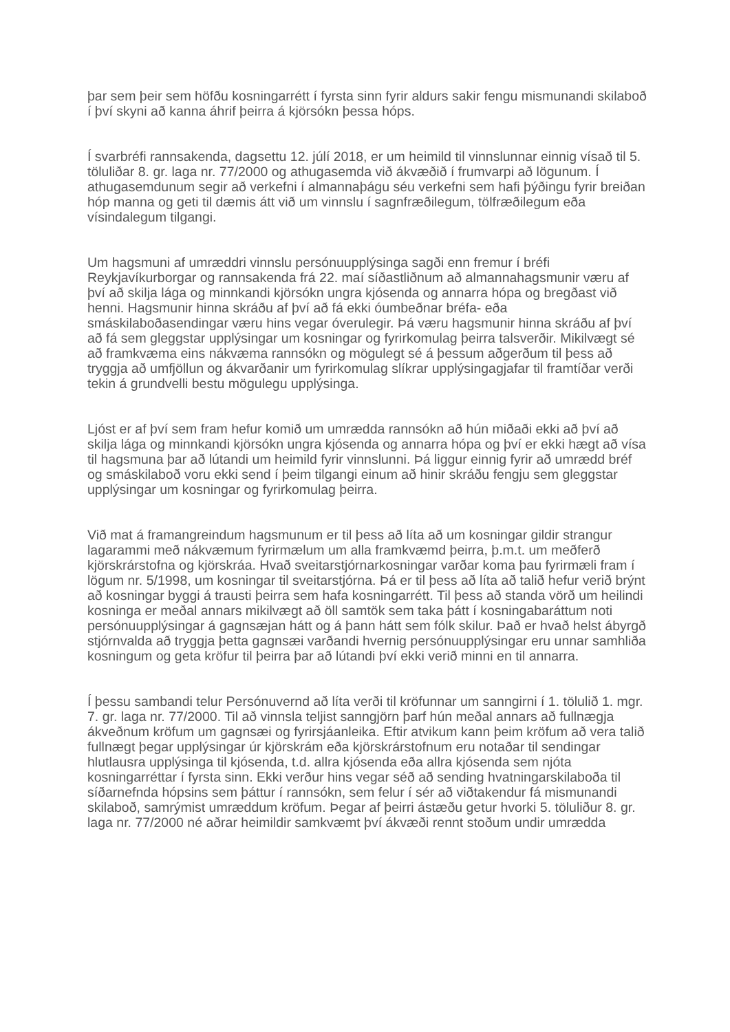þar sem þeir sem höfðu kosningarrétt í fyrsta sinn fyrir aldurs sakir fengu mismunandi skilaboð í því skyni að kanna áhrif þeirra á kjörsókn þessa hóps.
Í svarbréfi rannsakenda, dagsettu 12. júlí 2018, er um heimild til vinnslunnar einnig vísað til 5. töluliðar 8. gr. laga nr. 77/2000 og athugasemda við ákvæðið í frumvarpi að lögunum. Í athugasemdunum segir að verkefni í almannaþágu séu verkefni sem hafi þýðingu fyrir breiðan hóp manna og geti til dæmis átt við um vinnslu í sagnfræðilegum, tölfræðilegum eða vísindalegum tilgangi.
Um hagsmuni af umræddri vinnslu persónuupplýsinga sagði enn fremur í bréfi Reykjavíkurborgar og rannsakenda frá 22. maí síðastliðnum að almannahagsmunir væru af því að skilja lága og minnkandi kjörsókn ungra kjósenda og annarra hópa og bregðast við henni. Hagsmunir hinna skráðu af því að fá ekki óumbeðnar bréfa- eða smáskilaboðasendingar væru hins vegar óverulegir. Þá væru hagsmunir hinna skráðu af því að fá sem gleggstar upplýsingar um kosningar og fyrirkomulag þeirra talsverðir. Mikilvægt sé að framkvæma eins nákvæma rannsókn og mögulegt sé á þessum aðgerðum til þess að tryggja að umfjöllun og ákvarðanir um fyrirkomulag slíkrar upplýsingagjafar til framtíðar verði tekin á grundvelli bestu mögulegu upplýsinga.
Ljóst er af því sem fram hefur komið um umrædda rannsókn að hún miðaði ekki að því að skilja lága og minnkandi kjörsókn ungra kjósenda og annarra hópa og því er ekki hægt að vísa til hagsmuna þar að lútandi um heimild fyrir vinnslunni. Þá liggur einnig fyrir að umrædd bréf og smáskilaboð voru ekki send í þeim tilgangi einum að hinir skráðu fengju sem gleggstar upplýsingar um kosningar og fyrirkomulag þeirra.
Við mat á framangreindum hagsmunum er til þess að líta að um kosningar gildir strangur lagarammi með nákvæmum fyrirmælum um alla framkvæmd þeirra, þ.m.t. um meðferð kjörskrárstofna og kjörskráa. Hvað sveitarstjórnarkosningar varðar koma þau fyrirmæli fram í lögum nr. 5/1998, um kosningar til sveitarstjórna. Þá er til þess að líta að talið hefur verið brýnt að kosningar byggi á trausti þeirra sem hafa kosningarrétt. Til þess að standa vörð um heilindi kosninga er meðal annars mikilvægt að öll samtök sem taka þátt í kosningabaráttum noti persónuupplýsingar á gagnsæjan hátt og á þann hátt sem fólk skilur. Það er hvað helst ábyrgð stjórnvalda að tryggja þetta gagnsæi varðandi hvernig persónuupplýsingar eru unnar samhliða kosningum og geta kröfur til þeirra þar að lútandi því ekki verið minni en til annarra.
Í þessu sambandi telur Persónuvernd að líta verði til kröfunnar um sanngirni í 1. tölulið 1. mgr. 7. gr. laga nr. 77/2000. Til að vinnsla teljist sanngjörn þarf hún meðal annars að fullnægja ákveðnum kröfum um gagnsæi og fyrirsjáanleika. Eftir atvikum kann þeim kröfum að vera talið fullnægt þegar upplýsingar úr kjörskrám eða kjörskrárstofnum eru notaðar til sendingar hlutlausra upplýsinga til kjósenda, t.d. allra kjósenda eða allra kjósenda sem njóta kosningarréttar í fyrsta sinn. Ekki verður hins vegar séð að sending hvatningarskilaboða til síðarnefnda hópsins sem þáttur í rannsókn, sem felur í sér að viðtakendur fá mismunandi skilaboð, samrýmist umræddum kröfum. Þegar af þeirri ástæðu getur hvorki 5. töluliður 8. gr. laga nr. 77/2000 né aðrar heimildir samkvæmt því ákvæði rennt stoðum undir umrædda